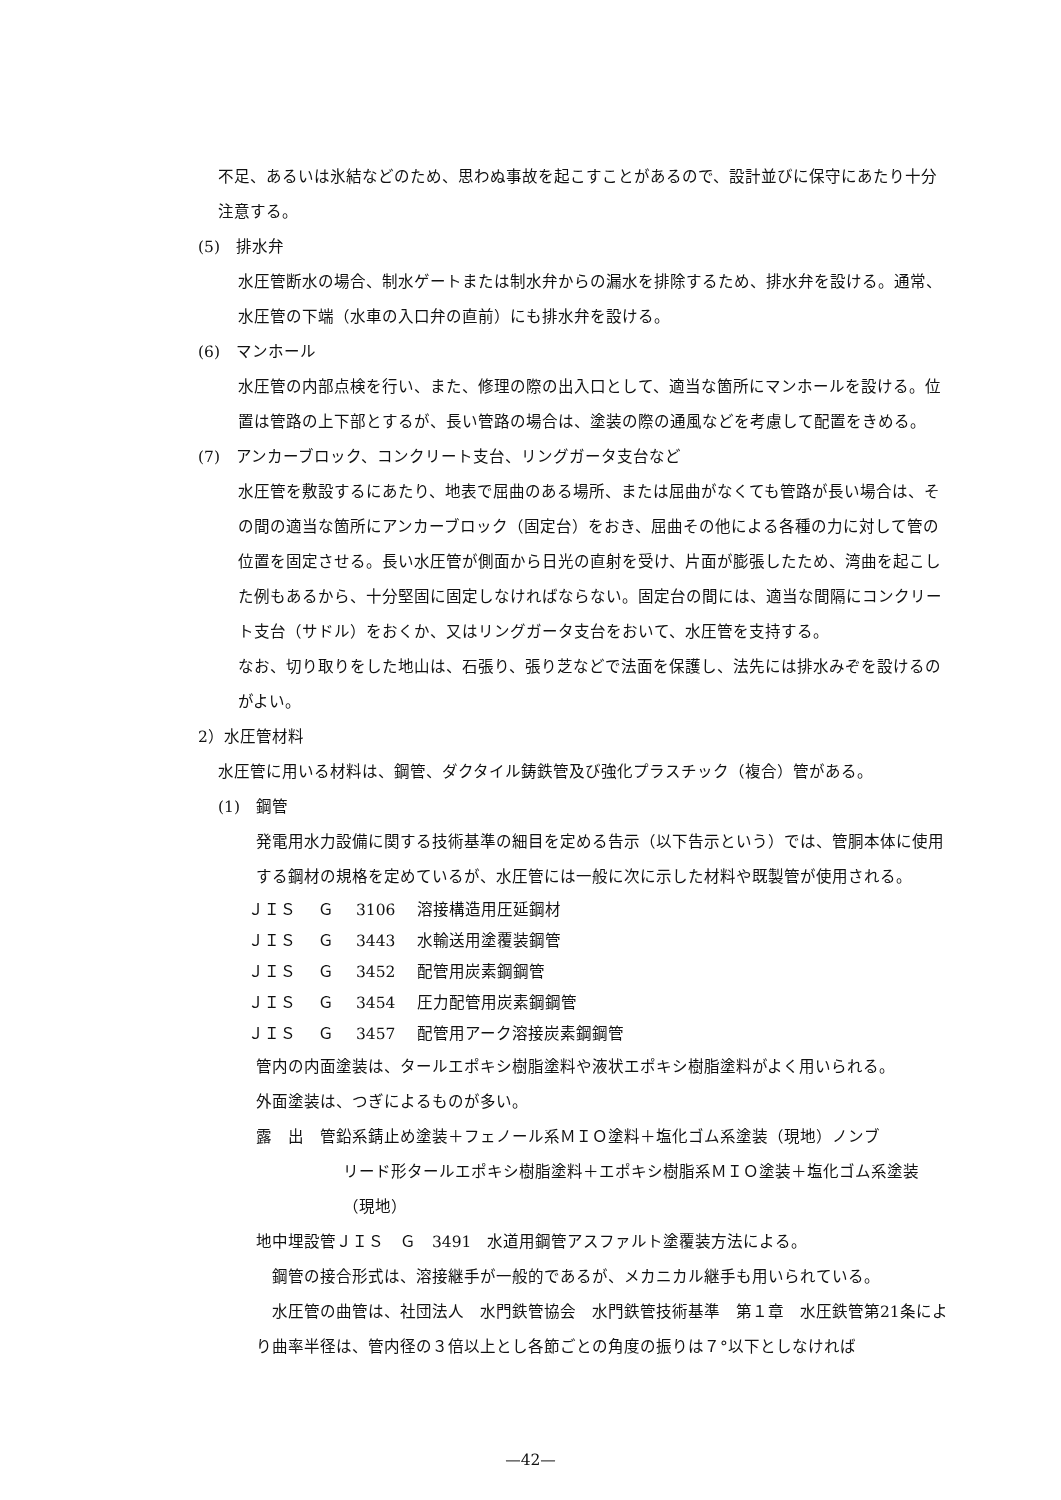不足、あるいは氷結などのため、思わぬ事故を起こすことがあるので、設計並びに保守にあたり十分注意する。
(5)　排水弁
水圧管断水の場合、制水ゲートまたは制水弁からの漏水を排除するため、排水弁を設ける。通常、水圧管の下端（水車の入口弁の直前）にも排水弁を設ける。
(6)　マンホール
水圧管の内部点検を行い、また、修理の際の出入口として、適当な箇所にマンホールを設ける。位置は管路の上下部とするが、長い管路の場合は、塗装の際の通風などを考慮して配置をきめる。
(7)　アンカーブロック、コンクリート支台、リングガータ支台など
水圧管を敷設するにあたり、地表で屈曲のある場所、または屈曲がなくても管路が長い場合は、その間の適当な箇所にアンカーブロック（固定台）をおき、屈曲その他による各種の力に対して管の位置を固定させる。長い水圧管が側面から日光の直射を受け、片面が膨張したため、湾曲を起こした例もあるから、十分堅固に固定しなければならない。固定台の間には、適当な間隔にコンクリート支台（サドル）をおくか、又はリングガータ支台をおいて、水圧管を支持する。
なお、切り取りをした地山は、石張り、張り芝などで法面を保護し、法先には排水みぞを設けるのがよい。
2）水圧管材料
水圧管に用いる材料は、鋼管、ダクタイル鋳鉄管及び強化プラスチック（複合）管がある。
(1)　鋼管
発電用水力設備に関する技術基準の細目を定める告示（以下告示という）では、管胴本体に使用する鋼材の規格を定めているが、水圧管には一般に次に示した材料や既製管が使用される。
| ＪＩＳ | Ｇ | 3106 | 溶接構造用圧延鋼材 |
| ＪＩＳ | Ｇ | 3443 | 水輸送用塗覆装鋼管 |
| ＪＩＳ | Ｇ | 3452 | 配管用炭素鋼鋼管 |
| ＪＩＳ | Ｇ | 3454 | 圧力配管用炭素鋼鋼管 |
| ＪＩＳ | Ｇ | 3457 | 配管用アーク溶接炭素鋼鋼管 |
管内の内面塗装は、タールエポキシ樹脂塗料や液状エポキシ樹脂塗料がよく用いられる。
外面塗装は、つぎによるものが多い。
露　出　管鉛系錆止め塗装＋フェノール系ＭＩＯ塗料＋塩化ゴム系塗装（現地）ノンブ
リード形タールエポキシ樹脂塗料＋エポキシ樹脂系ＭＩＯ塗装＋塩化ゴム系塗装（現地）
地中埋設管ＪＩＳ　Ｇ　3491　水道用鋼管アスファルト塗覆装方法による。
　鋼管の接合形式は、溶接継手が一般的であるが、メカニカル継手も用いられている。
　水圧管の曲管は、社団法人　水門鉄管協会　水門鉄管技術基準　第１章　水圧鉄管第21条により曲率半径は、管内径の３倍以上とし各節ごとの角度の振りは７°以下としなければ
—42—